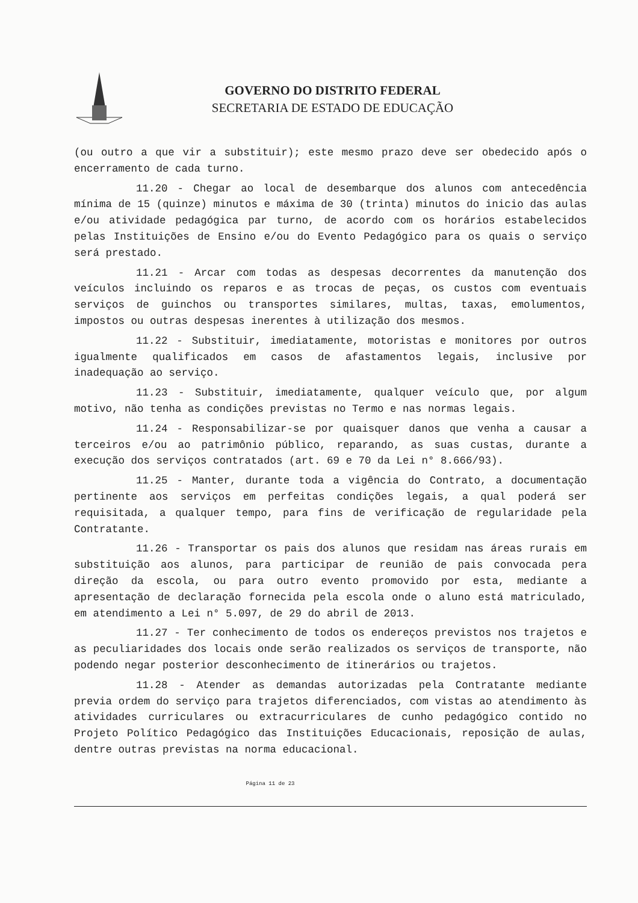GOVERNO DO DISTRITO FEDERAL
SECRETARIA DE ESTADO DE EDUCAÇÃO
(ou outro a que vir a substituir); este mesmo prazo deve ser obedecido após o encerramento de cada turno.
11.20 - Chegar ao local de desembarque dos alunos com antecedência mínima de 15 (quinze) minutos e máxima de 30 (trinta) minutos do inicio das aulas e/ou atividade pedagógica par turno, de acordo com os horários estabelecidos pelas Instituições de Ensino e/ou do Evento Pedagógico para os quais o serviço será prestado.
11.21 - Arcar com todas as despesas decorrentes da manutenção dos veículos incluindo os reparos e as trocas de peças, os custos com eventuais serviços de guinchos ou transportes similares, multas, taxas, emolumentos, impostos ou outras despesas inerentes à utilização dos mesmos.
11.22 - Substituir, imediatamente, motoristas e monitores por outros igualmente qualificados em casos de afastamentos legais, inclusive por inadequação ao serviço.
11.23 - Substituir, imediatamente, qualquer veículo que, por algum motivo, não tenha as condições previstas no Termo e nas normas legais.
11.24 - Responsabilizar-se por quaisquer danos que venha a causar a terceiros e/ou ao patrimônio público, reparando, as suas custas, durante a execução dos serviços contratados (art. 69 e 70 da Lei n° 8.666/93).
11.25 - Manter, durante toda a vigência do Contrato, a documentação pertinente aos serviços em perfeitas condições legais, a qual poderá ser requisitada, a qualquer tempo, para fins de verificação de regularidade pela Contratante.
11.26 - Transportar os pais dos alunos que residam nas áreas rurais em substituição aos alunos, para participar de reunião de pais convocada pera direção da escola, ou para outro evento promovido por esta, mediante a apresentação de declaração fornecida pela escola onde o aluno está matriculado, em atendimento a Lei n° 5.097, de 29 do abril de 2013.
11.27 - Ter conhecimento de todos os endereços previstos nos trajetos e as peculiaridades dos locais onde serão realizados os serviços de transporte, não podendo negar posterior desconhecimento de itinerários ou trajetos.
11.28 - Atender as demandas autorizadas pela Contratante mediante previa ordem do serviço para trajetos diferenciados, com vistas ao atendimento às atividades curriculares ou extracurriculares de cunho pedagógico contido no Projeto Político Pedagógico das Instituições Educacionais, reposição de aulas, dentre outras previstas na norma educacional.
Página 11 de 23